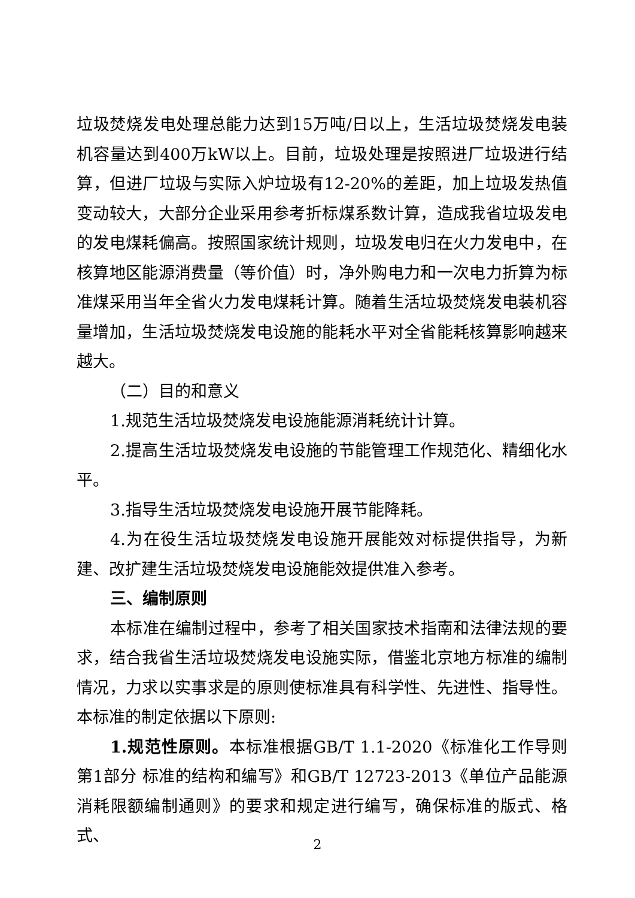垃圾焚烧发电处理总能力达到15万吨/日以上，生活垃圾焚烧发电装机容量达到400万kW以上。目前，垃圾处理是按照进厂垃圾进行结算，但进厂垃圾与实际入炉垃圾有12-20%的差距，加上垃圾发热值变动较大，大部分企业采用参考折标煤系数计算，造成我省垃圾发电的发电煤耗偏高。按照国家统计规则，垃圾发电归在火力发电中，在核算地区能源消费量（等价值）时，净外购电力和一次电力折算为标准煤采用当年全省火力发电煤耗计算。随着生活垃圾焚烧发电装机容量增加，生活垃圾焚烧发电设施的能耗水平对全省能耗核算影响越来越大。
（二）目的和意义
1.规范生活垃圾焚烧发电设施能源消耗统计计算。
2.提高生活垃圾焚烧发电设施的节能管理工作规范化、精细化水平。
3.指导生活垃圾焚烧发电设施开展节能降耗。
4.为在役生活垃圾焚烧发电设施开展能效对标提供指导，为新建、改扩建生活垃圾焚烧发电设施能效提供准入参考。
三、编制原则
本标准在编制过程中，参考了相关国家技术指南和法律法规的要求，结合我省生活垃圾焚烧发电设施实际，借鉴北京地方标准的编制情况，力求以实事求是的原则使标准具有科学性、先进性、指导性。本标准的制定依据以下原则:
1.规范性原则。本标准根据GB/T 1.1-2020《标准化工作导则 第1部分 标准的结构和编写》和GB/T 12723-2013《单位产品能源消耗限额编制通则》的要求和规定进行编写，确保标准的版式、格式、
2